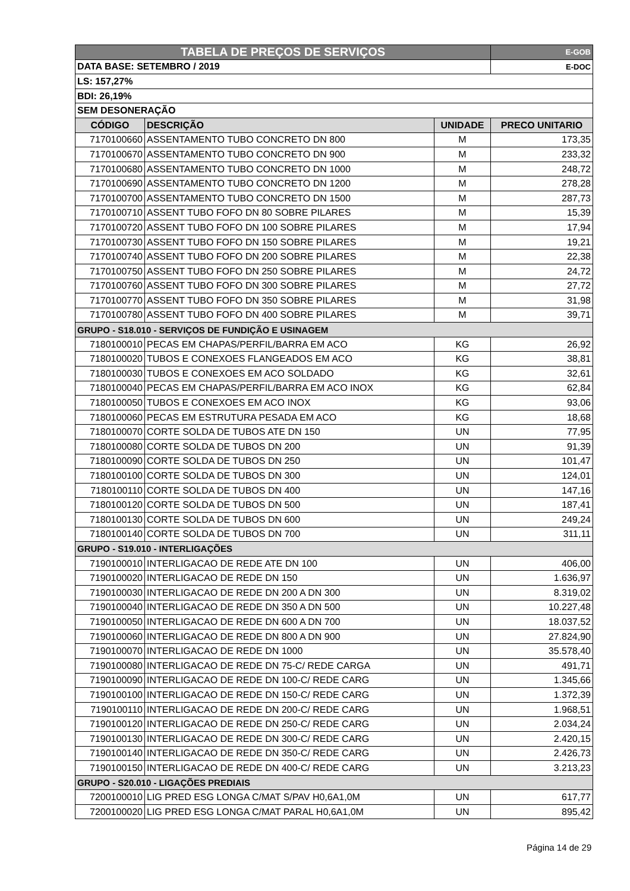| TABELA DE PREÇOS DE SERVIÇOS | | | E-GOB |
| DATA BASE: SETEMBRO / 2019 | | | E-DOC |
| LS: 157,27% | | | |
| BDI: 26,19% | | | |
| SEM DESONERAÇÃO | | | |
| CÓDIGO | DESCRIÇÃO | UNIDADE | PRECO UNITARIO |
| 7170100660 | ASSENTAMENTO TUBO CONCRETO DN 800 | M | 173,35 |
| 7170100670 | ASSENTAMENTO TUBO CONCRETO DN 900 | M | 233,32 |
| 7170100680 | ASSENTAMENTO TUBO CONCRETO DN 1000 | M | 248,72 |
| 7170100690 | ASSENTAMENTO TUBO CONCRETO DN 1200 | M | 278,28 |
| 7170100700 | ASSENTAMENTO TUBO CONCRETO DN 1500 | M | 287,73 |
| 7170100710 | ASSENT TUBO FOFO DN 80 SOBRE PILARES | M | 15,39 |
| 7170100720 | ASSENT TUBO FOFO DN 100 SOBRE PILARES | M | 17,94 |
| 7170100730 | ASSENT TUBO FOFO DN 150 SOBRE PILARES | M | 19,21 |
| 7170100740 | ASSENT TUBO FOFO DN 200 SOBRE PILARES | M | 22,38 |
| 7170100750 | ASSENT TUBO FOFO DN 250 SOBRE PILARES | M | 24,72 |
| 7170100760 | ASSENT TUBO FOFO DN 300 SOBRE PILARES | M | 27,72 |
| 7170100770 | ASSENT TUBO FOFO DN 350 SOBRE PILARES | M | 31,98 |
| 7170100780 | ASSENT TUBO FOFO DN 400 SOBRE PILARES | M | 39,71 |
| GRUPO - S18.010 - SERVIÇOS DE FUNDIÇÃO E USINAGEM | | | |
| 7180100010 | PECAS EM CHAPAS/PERFIL/BARRA EM ACO | KG | 26,92 |
| 7180100020 | TUBOS E CONEXOES FLANGEADOS EM ACO | KG | 38,81 |
| 7180100030 | TUBOS E CONEXOES EM ACO SOLDADO | KG | 32,61 |
| 7180100040 | PECAS EM CHAPAS/PERFIL/BARRA EM ACO INOX | KG | 62,84 |
| 7180100050 | TUBOS E CONEXOES EM ACO INOX | KG | 93,06 |
| 7180100060 | PECAS EM ESTRUTURA PESADA EM ACO | KG | 18,68 |
| 7180100070 | CORTE SOLDA DE TUBOS ATE DN 150 | UN | 77,95 |
| 7180100080 | CORTE SOLDA DE TUBOS DN 200 | UN | 91,39 |
| 7180100090 | CORTE SOLDA DE TUBOS DN 250 | UN | 101,47 |
| 7180100100 | CORTE SOLDA DE TUBOS DN 300 | UN | 124,01 |
| 7180100110 | CORTE SOLDA DE TUBOS DN 400 | UN | 147,16 |
| 7180100120 | CORTE SOLDA DE TUBOS DN 500 | UN | 187,41 |
| 7180100130 | CORTE SOLDA DE TUBOS DN 600 | UN | 249,24 |
| 7180100140 | CORTE SOLDA DE TUBOS DN 700 | UN | 311,11 |
| GRUPO - S19.010 - INTERLIGAÇÕES | | | |
| 7190100010 | INTERLIGACAO DE REDE ATE DN 100 | UN | 406,00 |
| 7190100020 | INTERLIGACAO DE REDE DN 150 | UN | 1.636,97 |
| 7190100030 | INTERLIGACAO DE REDE DN 200 A DN 300 | UN | 8.319,02 |
| 7190100040 | INTERLIGACAO DE REDE DN 350 A DN 500 | UN | 10.227,48 |
| 7190100050 | INTERLIGACAO DE REDE DN 600 A DN 700 | UN | 18.037,52 |
| 7190100060 | INTERLIGACAO DE REDE DN 800 A DN 900 | UN | 27.824,90 |
| 7190100070 | INTERLIGACAO DE REDE DN 1000 | UN | 35.578,40 |
| 7190100080 | INTERLIGACAO DE REDE DN 75-C/ REDE CARGA | UN | 491,71 |
| 7190100090 | INTERLIGACAO DE REDE DN 100-C/ REDE CARG | UN | 1.345,66 |
| 7190100100 | INTERLIGACAO DE REDE DN 150-C/ REDE CARG | UN | 1.372,39 |
| 7190100110 | INTERLIGACAO DE REDE DN 200-C/ REDE CARG | UN | 1.968,51 |
| 7190100120 | INTERLIGACAO DE REDE DN 250-C/ REDE CARG | UN | 2.034,24 |
| 7190100130 | INTERLIGACAO DE REDE DN 300-C/ REDE CARG | UN | 2.420,15 |
| 7190100140 | INTERLIGACAO DE REDE DN 350-C/ REDE CARG | UN | 2.426,73 |
| 7190100150 | INTERLIGACAO DE REDE DN 400-C/ REDE CARG | UN | 3.213,23 |
| GRUPO - S20.010 - LIGAÇÕES PREDIAIS | | | |
| 7200100010 | LIG PRED ESG LONGA C/MAT S/PAV H0,6A1,0M | UN | 617,77 |
| 7200100020 | LIG PRED ESG LONGA C/MAT PARAL H0,6A1,0M | UN | 895,42 |
Página 14 de 29